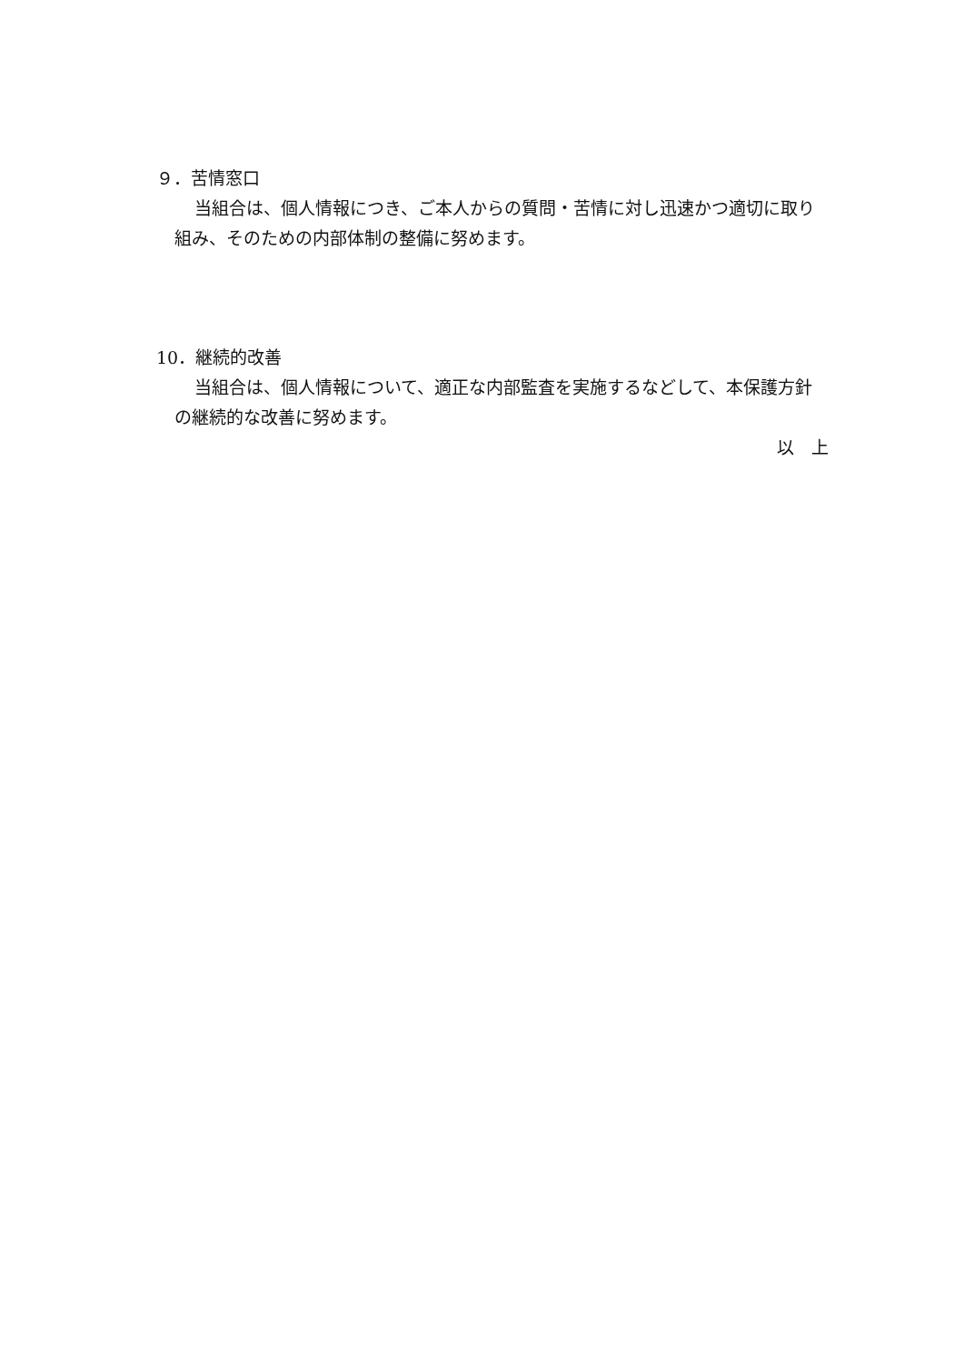９．苦情窓口
当組合は、個人情報につき、ご本人からの質問・苦情に対し迅速かつ適切に取り組み、そのための内部体制の整備に努めます。
10．継続的改善
当組合は、個人情報について、適正な内部監査を実施するなどして、本保護方針の継続的な改善に努めます。
以　上